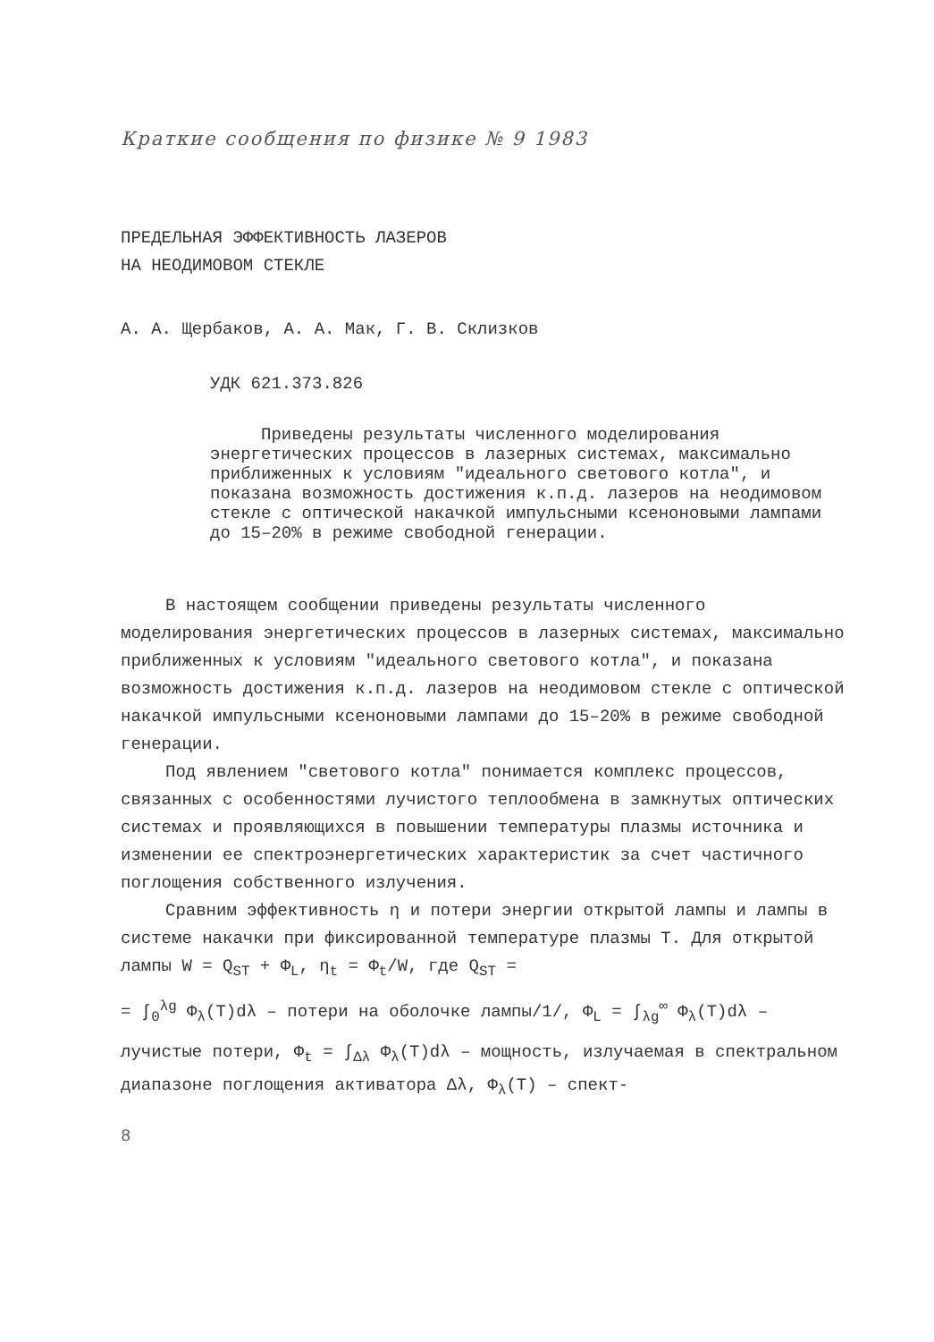Краткие сообщения по физике № 9 1983
ПРЕДЕЛЬНАЯ ЭФФЕКТИВНОСТЬ ЛАЗЕРОВ
НА НЕОДИМОВОМ СТЕКЛЕ
А. А. Щербаков, А. А. Мак, Г. В. Склизков
УДК 621.373.826
Приведены результаты численного моделирования энергетических процессов в лазерных системах, максимально приближенных к условиям "идеального светового котла", и показана возможность достижения к.п.д. лазеров на неодимовом стекле с оптической накачкой импульсными ксеноновыми лампами до 15–20% в режиме свободной генерации.
В настоящем сообщении приведены результаты численного моделирования энергетических процессов в лазерных системах, максимально приближенных к условиям "идеального светового котла", и показана возможность достижения к.п.д. лазеров на неодимовом стекле с оптической накачкой импульсными ксеноновыми лампами до 15–20% в режиме свободной генерации.
Под явлением "светового котла" понимается комплекс процессов, связанных с особенностями лучистого теплообмена в замкнутых оптических системах и проявляющихся в повышении температуры плазмы источника и изменении ее спектроэнергетических характеристик за счет частичного поглощения собственного излучения.
Сравним эффективность η и потери энергии открытой лампы и лампы в системе накачки при фиксированной температуре плазмы T. Для открытой лампы W = Q<sub>ST</sub> + Φ<sub>L</sub>, η<sub>t</sub> = Φ<sub>t</sub>/W, где Q<sub>ST</sub> =
= ∫<sub>0</sub><sup>λg</sup> Φ<sub>λ</sub>(T)dλ – потери на оболочке лампы/1/, Φ<sub>L</sub> = ∫<sub>λg</sub><sup>∞</sup> Φ<sub>λ</sub>(T)dλ –
лучистые потери, Φ<sub>t</sub> = ∫<sub>Δλ</sub> Φ<sub>λ</sub>(T)dλ – мощность, излучаемая в спектральном диапазоне поглощения активатора Δλ, Φ<sub>λ</sub>(T) – спект-
8